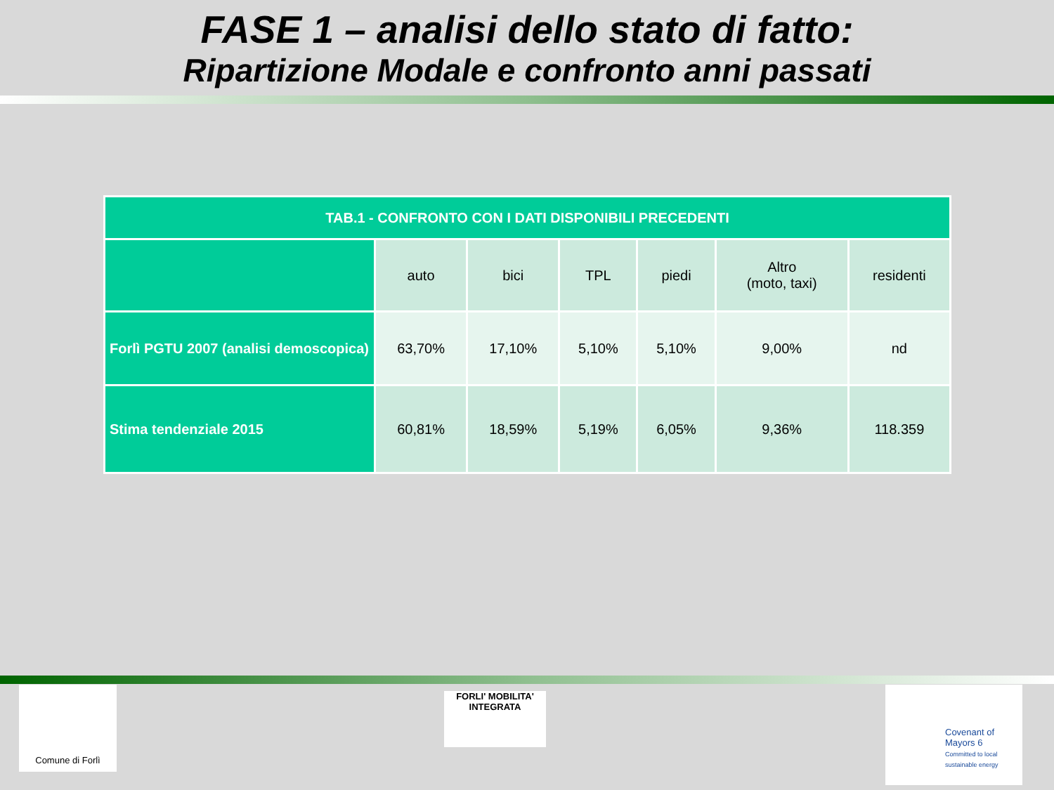FASE 1 – analisi dello stato di fatto:
Ripartizione Modale e confronto anni passati
| TAB.1 - CONFRONTO CON I DATI DISPONIBILI PRECEDENTI | | | | | | |
| --- | --- | --- | --- | --- | --- | --- |
| | auto | bici | TPL | piedi | Altro (moto, taxi) | residenti |
| Forlì PGTU 2007 (analisi demoscopica) | 63,70% | 17,10% | 5,10% | 5,10% | 9,00% | nd |
| Stima tendenziale 2015 | 60,81% | 18,59% | 5,19% | 6,05% | 9,36% | 118.359 |
Comune di Forlì
FORLI' MOBILITA' INTEGRATA
Covenant of Mayors 6
Committed to local sustainable energy